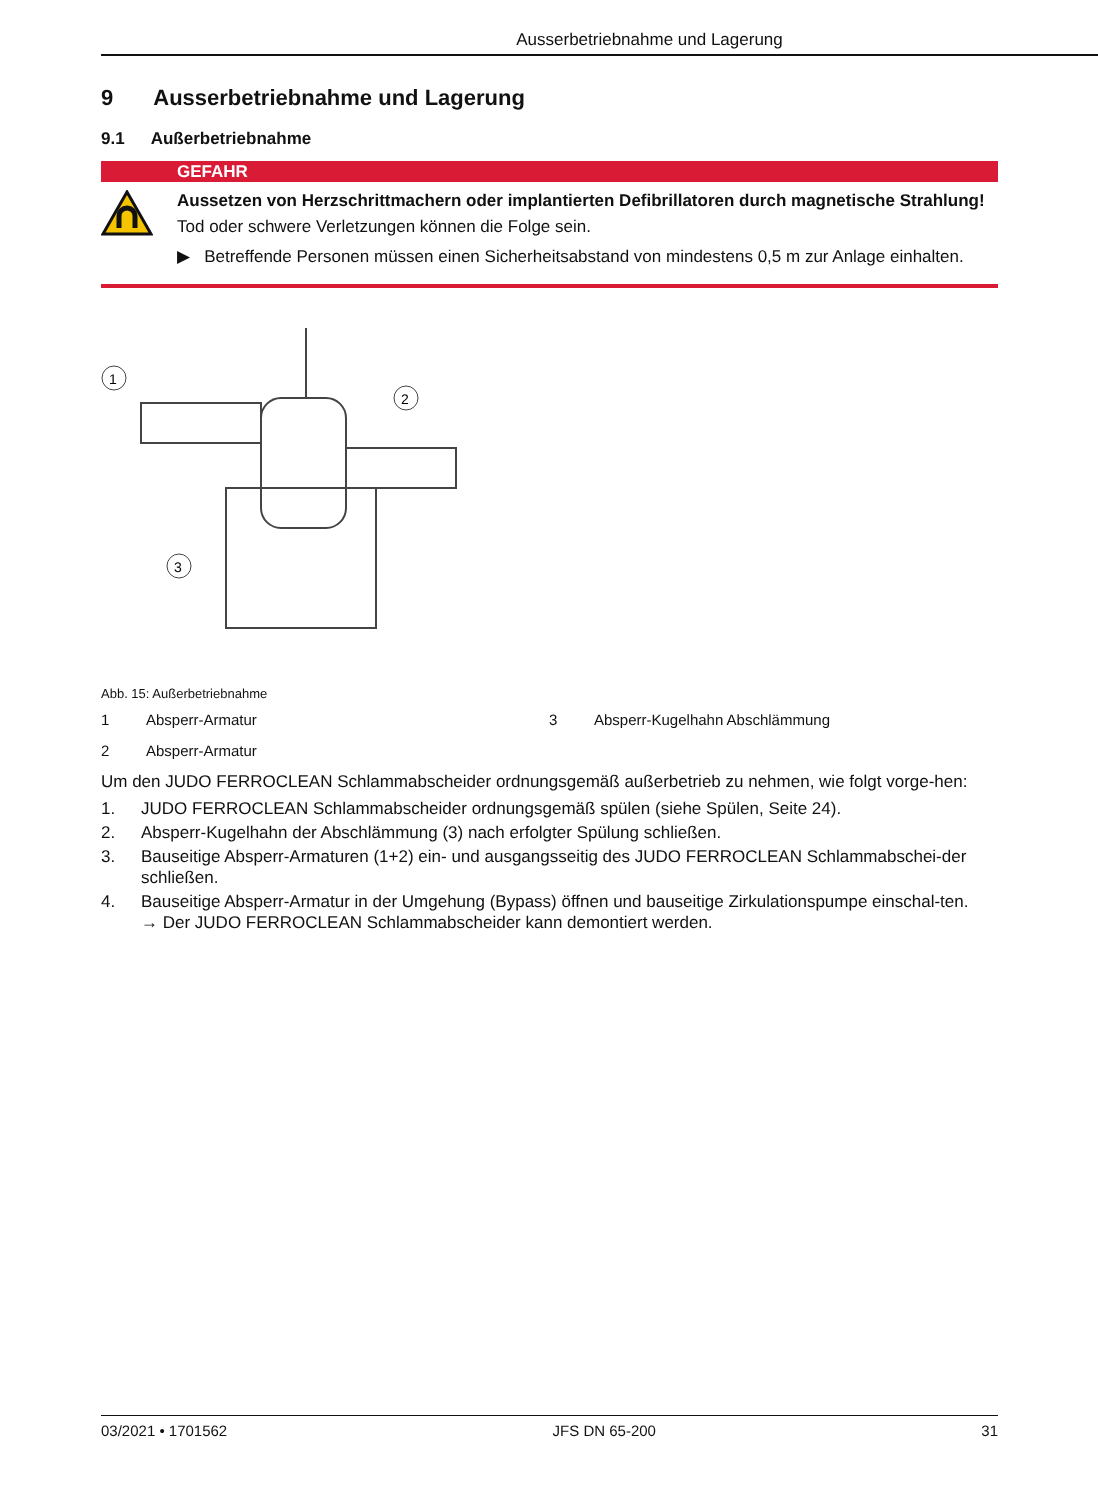Ausserbetriebnahme und Lagerung
9 Ausserbetriebnahme und Lagerung
9.1 Außerbetriebnahme
GEFAHR
Aussetzen von Herzschrittmachern oder implantierten Defibrillatoren durch magnetische Strahlung!
Tod oder schwere Verletzungen können die Folge sein.
▶ Betreffende Personen müssen einen Sicherheitsabstand von mindestens 0,5 m zur Anlage einhalten.
1
2
3
Abb. 15: Außerbetriebnahme
1 Absperr-Armatur 3 Absperr-Kugelhahn Abschlämmung 2 Absperr-Armatur
Um den JUDO FERROCLEAN Schlammabscheider ordnungsgemäß außerbetrieb zu nehmen, wie folgt vorge-hen:
1. JUDO FERROCLEAN Schlammabscheider ordnungsgemäß spülen (siehe Spülen, Seite 24).
2. Absperr-Kugelhahn der Abschlämmung (3) nach erfolgter Spülung schließen.
3. Bauseitige Absperr-Armaturen (1+2) ein- und ausgangsseitig des JUDO FERROCLEAN Schlammabschei-der schließen.
4. Bauseitige Absperr-Armatur in der Umgehung (Bypass) öffnen und bauseitige Zirkulationspumpe einschal-ten.
→ Der JUDO FERROCLEAN Schlammabscheider kann demontiert werden.
03/2021 • 1701562 JFS DN 65-200 31